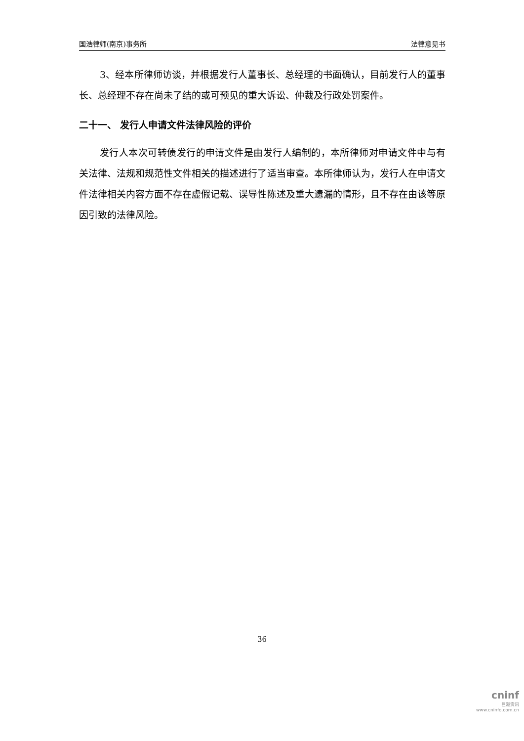国浩律师(南京)事务所 法律意见书
3、经本所律师访谈，并根据发行人董事长、总经理的书面确认，目前发行人的董事长、总经理不存在尚未了结的或可预见的重大诉讼、仲裁及行政处罚案件。
二十一、 发行人申请文件法律风险的评价
发行人本次可转债发行的申请文件是由发行人编制的，本所律师对申请文件中与有关法律、法规和规范性文件相关的描述进行了适当审查。本所律师认为，发行人在申请文件法律相关内容方面不存在虚假记载、误导性陈述及重大遗漏的情形，且不存在由该等原因引致的法律风险。
36
cninf
巨潮资讯
www.cninfo.com.cn